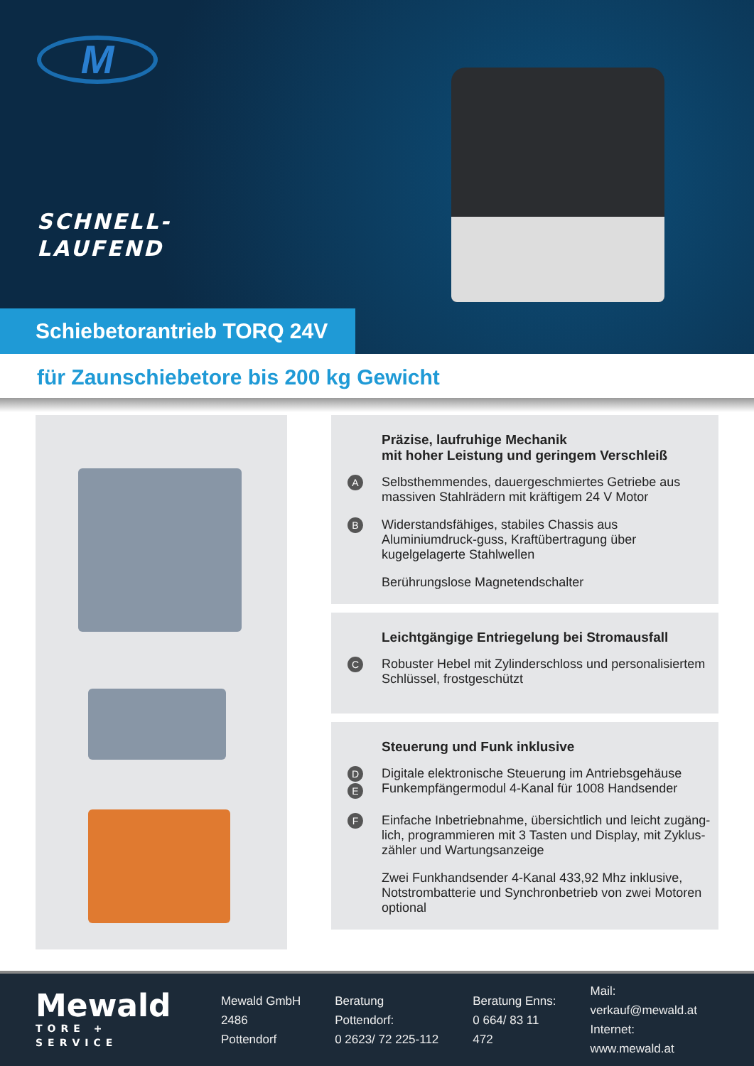M
SCHNELL-
LAUFEND
Schiebetorantrieb TORQ 24V
für Zaunschiebetore bis 200 kg Gewicht
Präzise, laufruhige Mechanik
mit hoher Leistung und geringem Verschleiß
A
Selbsthemmendes, dauergeschmiertes Getriebe aus massiven Stahlrädern mit kräftigem 24 V Motor
B
Widerstandsfähiges, stabiles Chassis aus Aluminiumdruck-guss, Kraftübertragung über kugelgelagerte Stahlwellen
Berührungslose Magnetendschalter
Leichtgängige Entriegelung bei Stromausfall
C
Robuster Hebel mit Zylinderschloss und personalisiertem Schlüssel, frostgeschützt
Steuerung und Funk inklusive
D E
Digitale elektronische Steuerung im Antriebsgehäuse
Funkempfängermodul 4-Kanal für 1008 Handsender
F
Einfache Inbetriebnahme, übersichtlich und leicht zugäng-lich, programmieren mit 3 Tasten und Display, mit Zyklus-zähler und Wartungsanzeige
Zwei Funkhandsender 4-Kanal 433,92 Mhz inklusive, Notstrombatterie und Synchronbetrieb von zwei Motoren optional
Mewald
TORE + SERVICE
Mewald GmbH
2486 Pottendorf
Beratung Pottendorf:
0 2623/ 72 225-112
Beratung Enns:
0 664/ 83 11 472
Mail: verkauf@mewald.at
Internet: www.mewald.at